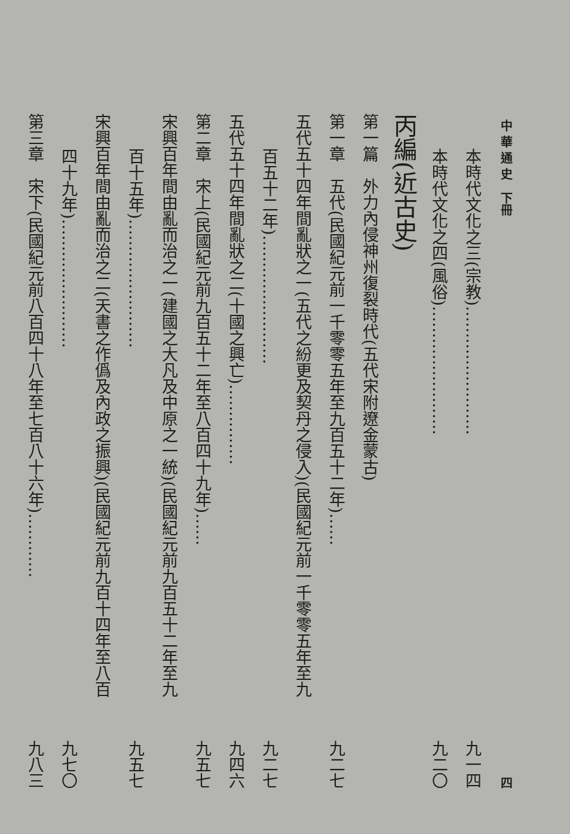中 華 通 史　下冊 四
本時代文化之三(宗教)…………………… 九一四
本時代文化之四(風俗)…………………… 九二〇
丙編(近古史)
第一篇　外力內侵神州復裂時代(五代宋附遼金蒙古)
第一章　五代(民國紀元前一千零零五年至九百五十二年)…… 九二七
五代五十四年間亂狀之一(五代之紛更及契丹之侵入)(民國紀元前一千零零五年至九
百五十二年)…………………… 九二七
五代五十四年間亂狀之二(十國之興亡)…………… 九四六
第二章　宋上(民國紀元前九百五十二年至八百四十九年)…… 九五七
宋興百年間由亂而治之一(建國之大凡及中原之一統)(民國紀元前九百五十二年至九
百十五年)…………………… 九五七
宋興百年間由亂而治之二(天書之作僞及內政之振興)(民國紀元前九百十四年至八百
四十九年)…………………… 九七〇
第三章　宋下(民國紀元前八百四十八年至七百八十六年)………… 九八三